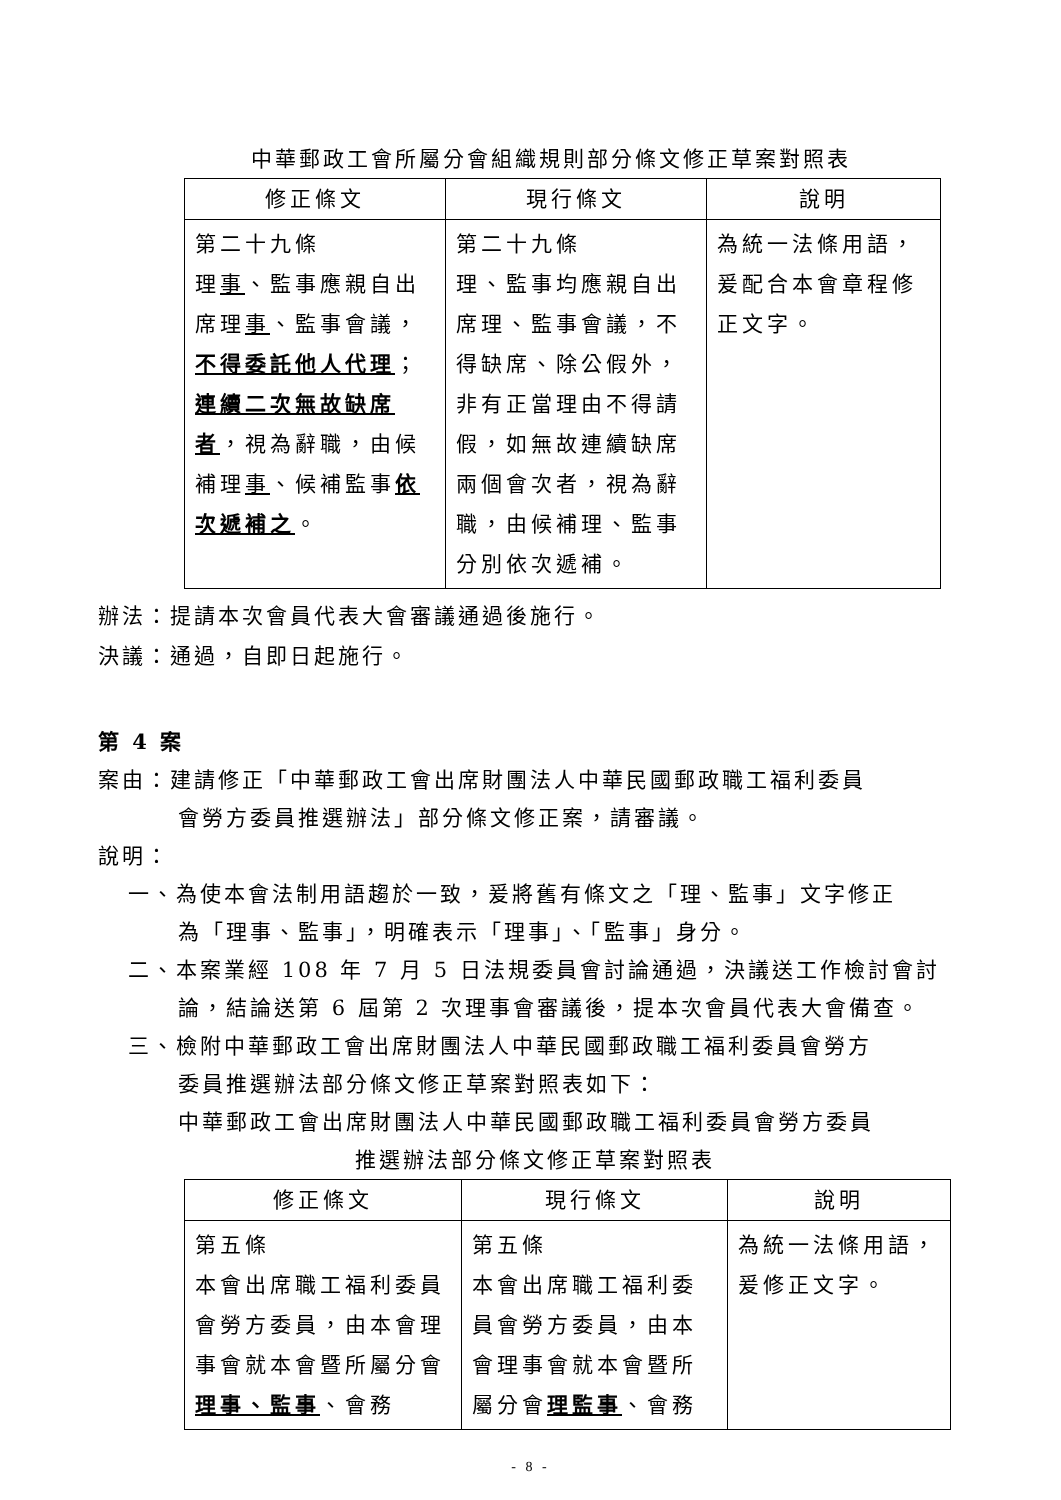中華郵政工會所屬分會組織規則部分條文修正草案對照表
| 修正條文 | 現行條文 | 說明 |
| --- | --- | --- |
| 第二十九條 理 事 、監事應親自出席理 事 、監事會議， 不得委託他人代理 ； 連續二次無故缺席者 ，視為辭職，由候補理 事 、候補監事 依次遞補之 。 | 第二十九條 理、監事均應親自出席理、監事會議，不得缺席、除公假外，非有正當理由不得請假，如無故連續缺席兩個會次者，視為辭職，由候補理、監事分別依次遞補。 | 為統一法條用語，爰配合本會章程修正文字。 |
辦法：提請本次會員代表大會審議通過後施行。
決議：通過，自即日起施行。
第 4 案
案由：建請修正「中華郵政工會出席財團法人中華民國郵政職工福利委員
會勞方委員推選辦法」部分條文修正案，請審議。
說明：
一、為使本會法制用語趨於一致，爰將舊有條文之「理、監事」文字修正
為「理事、監事」，明確表示「理事」、「監事」身分。
二、本案業經 108 年 7 月 5 日法規委員會討論通過，決議送工作檢討會討
論，結論送第 6 屆第 2 次理事會審議後，提本次會員代表大會備查。
三、檢附中華郵政工會出席財團法人中華民國郵政職工福利委員會勞方
委員推選辦法部分條文修正草案對照表如下：
中華郵政工會出席財團法人中華民國郵政職工福利委員會勞方委員
推選辦法部分條文修正草案對照表
| 修正條文 | 現行條文 | 說明 |
| --- | --- | --- |
| 第五條 本會出席職工福利委員會勞方委員，由本會理事會就本會暨所屬分會 理事、監事 、會務 | 第五條 本會出席職工福利委員會勞方委員，由本會理事會就本會暨所屬分會 理監事 、會務 | 為統一法條用語，爰修正文字。 |
- 8 -